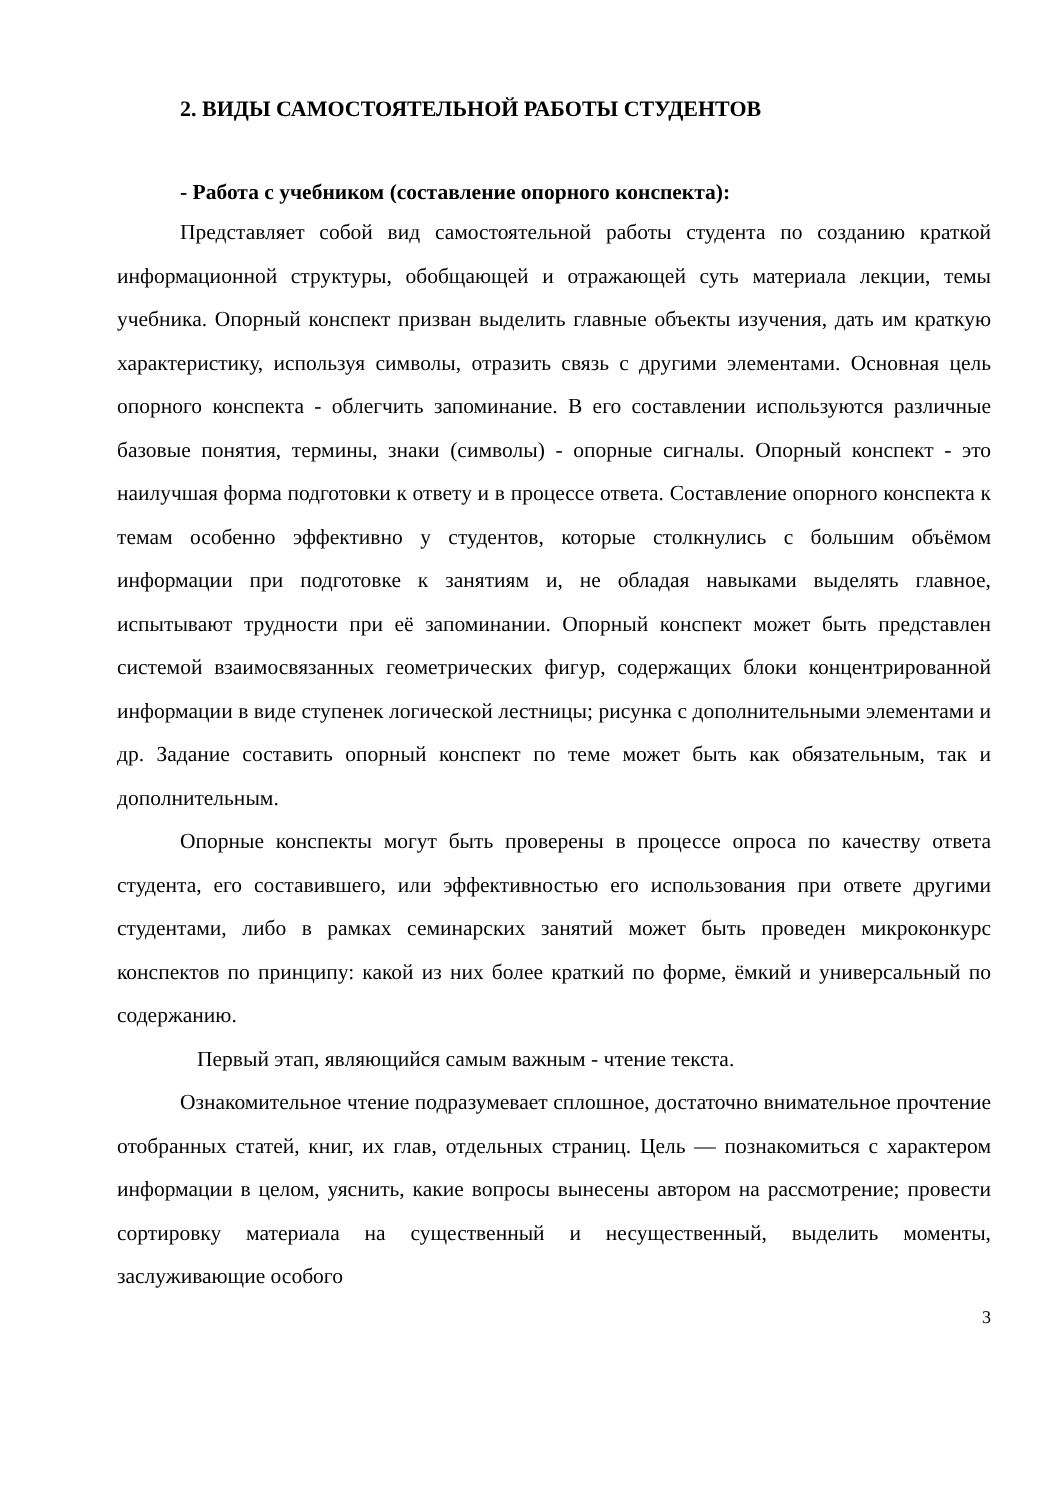2. ВИДЫ САМОСТОЯТЕЛЬНОЙ РАБОТЫ СТУДЕНТОВ
- Работа с учебником (составление опорного конспекта):
Представляет собой вид самостоятельной работы студента по созданию краткой информационной структуры, обобщающей и отражающей суть материала лекции, темы учебника. Опорный конспект призван выделить главные объекты изучения, дать им краткую характеристику, используя символы, отразить связь с другими элементами. Основная цель опорного конспекта - облегчить запоминание. В его составлении используются различные базовые понятия, термины, знаки (символы) - опорные сигналы. Опорный конспект - это наилучшая форма подготовки к ответу и в процессе ответа. Составление опорного конспекта к темам особенно эффективно у студентов, которые столкнулись с большим объёмом информации при подготовке к занятиям и, не обладая навыками выделять главное, испытывают трудности при её запоминании. Опорный конспект может быть представлен системой взаимосвязанных геометрических фигур, содержащих блоки концентрированной информации в виде ступенек логической лестницы; рисунка с дополнительными элементами и др. Задание составить опорный конспект по теме может быть как обязательным, так и дополнительным.
Опорные конспекты могут быть проверены в процессе опроса по качеству ответа студента, его составившего, или эффективностью его использования при ответе другими студентами, либо в рамках семинарских занятий может быть проведен микроконкурс конспектов по принципу: какой из них более краткий по форме, ёмкий и универсальный по содержанию.
Первый этап, являющийся самым важным - чтение текста.
Ознакомительное чтение подразумевает сплошное, достаточно внимательное прочтение отобранных статей, книг, их глав, отдельных страниц. Цель — познакомиться с характером информации в целом, уяснить, какие вопросы вынесены автором на рассмотрение; провести сортировку материала на существенный и несущественный, выделить моменты, заслуживающие особого
3